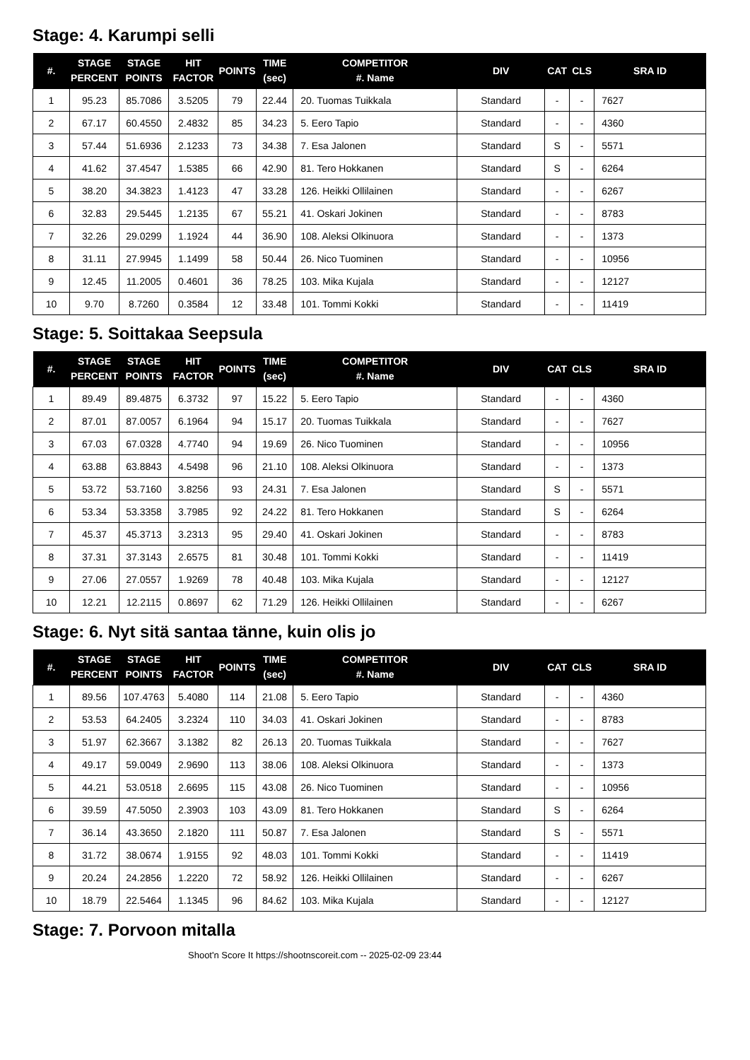Stage: 4. Karumpi selli
| #. | STAGE PERCENT | STAGE POINTS | HIT FACTOR | POINTS | TIME (sec) | COMPETITOR #. Name | DIV | CAT | CLS | SRA ID |
| --- | --- | --- | --- | --- | --- | --- | --- | --- | --- | --- |
| 1 | 95.23 | 85.7086 | 3.5205 | 79 | 22.44 | 20. Tuomas Tuikkala | Standard | - | - | 7627 |
| 2 | 67.17 | 60.4550 | 2.4832 | 85 | 34.23 | 5. Eero Tapio | Standard | - | - | 4360 |
| 3 | 57.44 | 51.6936 | 2.1233 | 73 | 34.38 | 7. Esa Jalonen | Standard | S | - | 5571 |
| 4 | 41.62 | 37.4547 | 1.5385 | 66 | 42.90 | 81. Tero Hokkanen | Standard | S | - | 6264 |
| 5 | 38.20 | 34.3823 | 1.4123 | 47 | 33.28 | 126. Heikki Ollilainen | Standard | - | - | 6267 |
| 6 | 32.83 | 29.5445 | 1.2135 | 67 | 55.21 | 41. Oskari Jokinen | Standard | - | - | 8783 |
| 7 | 32.26 | 29.0299 | 1.1924 | 44 | 36.90 | 108. Aleksi Olkinuora | Standard | - | - | 1373 |
| 8 | 31.11 | 27.9945 | 1.1499 | 58 | 50.44 | 26. Nico Tuominen | Standard | - | - | 10956 |
| 9 | 12.45 | 11.2005 | 0.4601 | 36 | 78.25 | 103. Mika Kujala | Standard | - | - | 12127 |
| 10 | 9.70 | 8.7260 | 0.3584 | 12 | 33.48 | 101. Tommi Kokki | Standard | - | - | 11419 |
Stage: 5. Soittakaa Seepsula
| #. | STAGE PERCENT | STAGE POINTS | HIT FACTOR | POINTS | TIME (sec) | COMPETITOR #. Name | DIV | CAT | CLS | SRA ID |
| --- | --- | --- | --- | --- | --- | --- | --- | --- | --- | --- |
| 1 | 89.49 | 89.4875 | 6.3732 | 97 | 15.22 | 5. Eero Tapio | Standard | - | - | 4360 |
| 2 | 87.01 | 87.0057 | 6.1964 | 94 | 15.17 | 20. Tuomas Tuikkala | Standard | - | - | 7627 |
| 3 | 67.03 | 67.0328 | 4.7740 | 94 | 19.69 | 26. Nico Tuominen | Standard | - | - | 10956 |
| 4 | 63.88 | 63.8843 | 4.5498 | 96 | 21.10 | 108. Aleksi Olkinuora | Standard | - | - | 1373 |
| 5 | 53.72 | 53.7160 | 3.8256 | 93 | 24.31 | 7. Esa Jalonen | Standard | S | - | 5571 |
| 6 | 53.34 | 53.3358 | 3.7985 | 92 | 24.22 | 81. Tero Hokkanen | Standard | S | - | 6264 |
| 7 | 45.37 | 45.3713 | 3.2313 | 95 | 29.40 | 41. Oskari Jokinen | Standard | - | - | 8783 |
| 8 | 37.31 | 37.3143 | 2.6575 | 81 | 30.48 | 101. Tommi Kokki | Standard | - | - | 11419 |
| 9 | 27.06 | 27.0557 | 1.9269 | 78 | 40.48 | 103. Mika Kujala | Standard | - | - | 12127 |
| 10 | 12.21 | 12.2115 | 0.8697 | 62 | 71.29 | 126. Heikki Ollilainen | Standard | - | - | 6267 |
Stage: 6. Nyt sitä santaa tänne, kuin olis jo
| #. | STAGE PERCENT | STAGE POINTS | HIT FACTOR | POINTS | TIME (sec) | COMPETITOR #. Name | DIV | CAT | CLS | SRA ID |
| --- | --- | --- | --- | --- | --- | --- | --- | --- | --- | --- |
| 1 | 89.56 | 107.4763 | 5.4080 | 114 | 21.08 | 5. Eero Tapio | Standard | - | - | 4360 |
| 2 | 53.53 | 64.2405 | 3.2324 | 110 | 34.03 | 41. Oskari Jokinen | Standard | - | - | 8783 |
| 3 | 51.97 | 62.3667 | 3.1382 | 82 | 26.13 | 20. Tuomas Tuikkala | Standard | - | - | 7627 |
| 4 | 49.17 | 59.0049 | 2.9690 | 113 | 38.06 | 108. Aleksi Olkinuora | Standard | - | - | 1373 |
| 5 | 44.21 | 53.0518 | 2.6695 | 115 | 43.08 | 26. Nico Tuominen | Standard | - | - | 10956 |
| 6 | 39.59 | 47.5050 | 2.3903 | 103 | 43.09 | 81. Tero Hokkanen | Standard | S | - | 6264 |
| 7 | 36.14 | 43.3650 | 2.1820 | 111 | 50.87 | 7. Esa Jalonen | Standard | S | - | 5571 |
| 8 | 31.72 | 38.0674 | 1.9155 | 92 | 48.03 | 101. Tommi Kokki | Standard | - | - | 11419 |
| 9 | 20.24 | 24.2856 | 1.2220 | 72 | 58.92 | 126. Heikki Ollilainen | Standard | - | - | 6267 |
| 10 | 18.79 | 22.5464 | 1.1345 | 96 | 84.62 | 103. Mika Kujala | Standard | - | - | 12127 |
Stage: 7. Porvoon mitalla
Shoot'n Score It https://shootnscoreit.com -- 2025-02-09 23:44